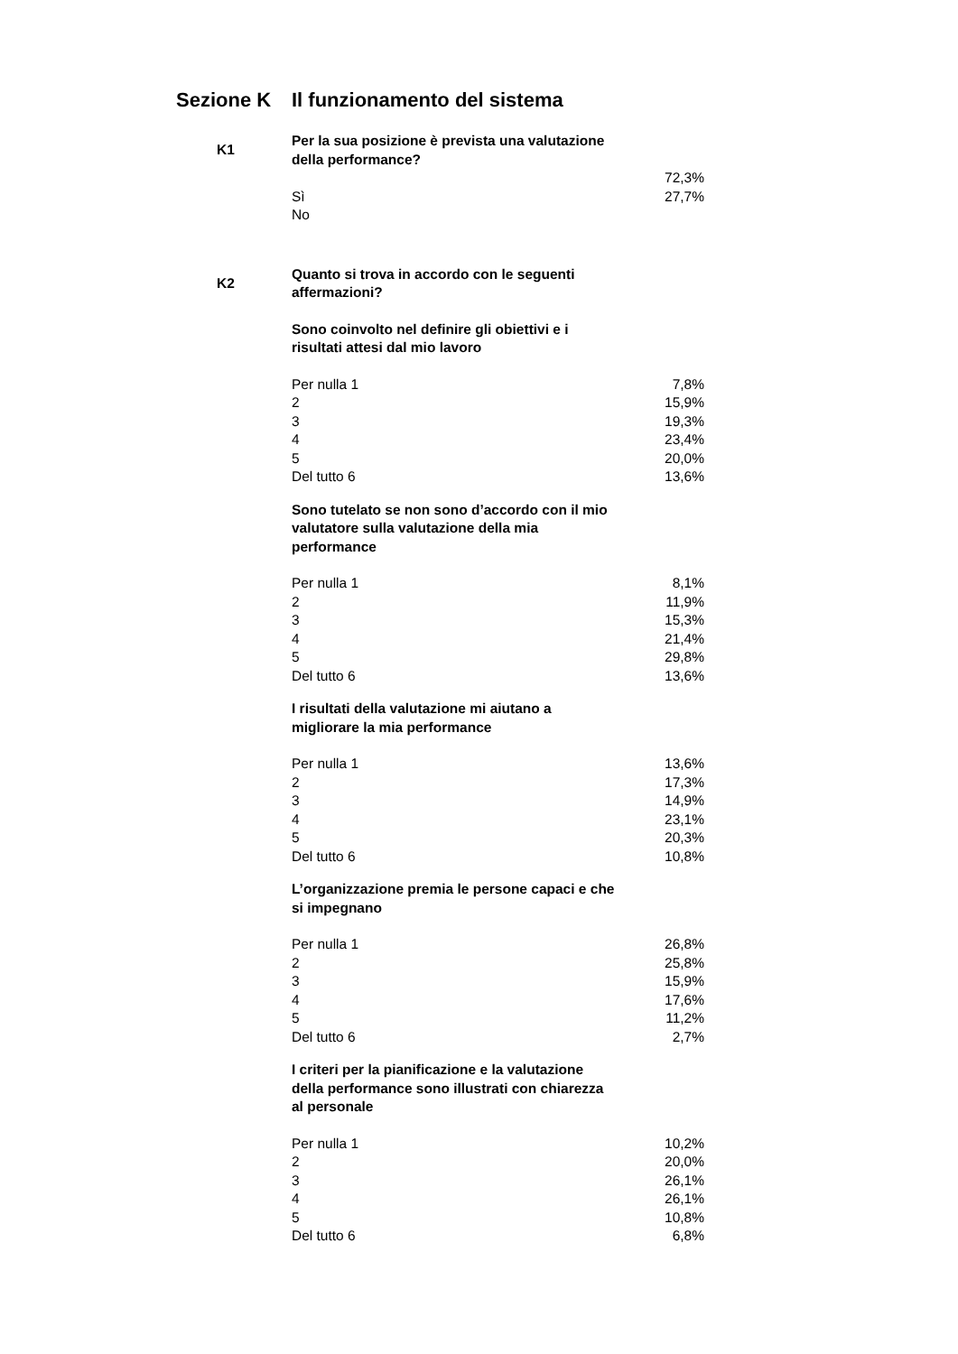Sezione K Il funzionamento del sistema
| K1 | Per la sua posizione è prevista una valutazione della performance? | |
| | | 72,3% |
| | Sì | 27,7% |
| | No | |
| K2 | Quanto si trova in accordo con le seguenti affermazioni? | |
| | Sono coinvolto nel definire gli obiettivi e i risultati attesi dal mio lavoro | |
| | Per nulla 1 | 7,8% |
| | 2 | 15,9% |
| | 3 | 19,3% |
| | 4 | 23,4% |
| | 5 | 20,0% |
| | Del tutto 6 | 13,6% |
| | Sono tutelato se non sono d’accordo con il mio valutatore sulla valutazione della mia performance | |
| | Per nulla 1 | 8,1% |
| | 2 | 11,9% |
| | 3 | 15,3% |
| | 4 | 21,4% |
| | 5 | 29,8% |
| | Del tutto 6 | 13,6% |
| | I risultati della valutazione mi aiutano a migliorare la mia performance | |
| | Per nulla 1 | 13,6% |
| | 2 | 17,3% |
| | 3 | 14,9% |
| | 4 | 23,1% |
| | 5 | 20,3% |
| | Del tutto 6 | 10,8% |
| | L’organizzazione premia le persone capaci e che si impegnano | |
| | Per nulla 1 | 26,8% |
| | 2 | 25,8% |
| | 3 | 15,9% |
| | 4 | 17,6% |
| | 5 | 11,2% |
| | Del tutto 6 | 2,7% |
| | I criteri per la pianificazione e la valutazione della performance sono illustrati con chiarezza al personale | |
| | Per nulla 1 | 10,2% |
| | 2 | 20,0% |
| | 3 | 26,1% |
| | 4 | 26,1% |
| | 5 | 10,8% |
| | Del tutto 6 | 6,8% |